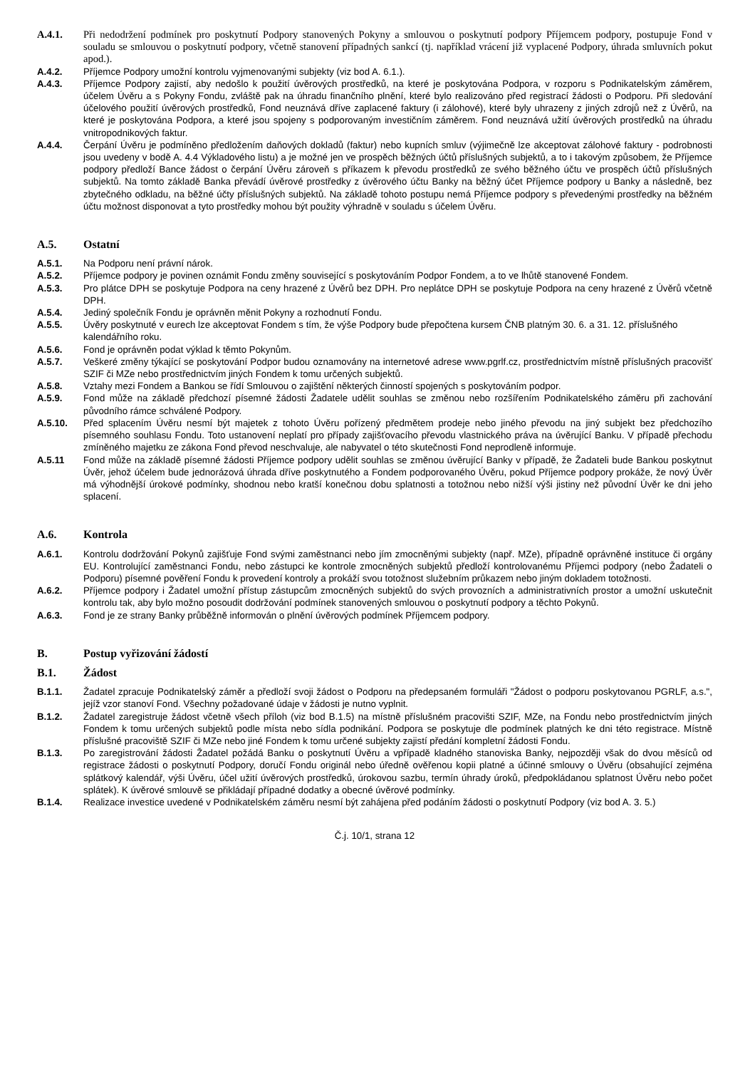A.4.1. Při nedodržení podmínek pro poskytnutí Podpory stanovených Pokyny a smlouvou o poskytnutí podpory Příjemcem podpory, postupuje Fond v souladu se smlouvou o poskytnutí podpory, včetně stanovení případných sankcí (tj. například vrácení již vyplacené Podpory, úhrada smluvních pokut apod.).
A.4.2. Příjemce Podpory umožní kontrolu vyjmenovanými subjekty (viz bod A. 6.1.).
A.4.3. Příjemce Podpory zajistí, aby nedošlo k použití úvěrových prostředků, na které je poskytována Podpora, v rozporu s Podnikatelským záměrem, účelem Úvěru a s Pokyny Fondu, zvláště pak na úhradu finančního plnění, které bylo realizováno před registrací žádosti o Podporu. Při sledování účelového použití úvěrových prostředků, Fond neuznává dříve zaplacené faktury (i zálohové), které byly uhrazeny z jiných zdrojů než z Úvěrů, na které je poskytována Podpora, a které jsou spojeny s podporovaným investičním záměrem. Fond neuznává užití úvěrových prostředků na úhradu vnitropodnikových faktur.
A.4.4. Čerpání Úvěru je podmíněno předložením daňových dokladů (faktur) nebo kupních smluv (výjimečně lze akceptovat zálohové faktury - podrobnosti jsou uvedeny v bodě A. 4.4 Výkladového listu) a je možné jen ve prospěch běžných účtů příslušných subjektů, a to i takovým způsobem, že Příjemce podpory předloží Bance žádost o čerpání Úvěru zároveň s příkazem k převodu prostředků ze svého běžného účtu ve prospěch účtů příslušných subjektů. Na tomto základě Banka převádí úvěrové prostředky z úvěrového účtu Banky na běžný účet Příjemce podpory u Banky a následně, bez zbytečného odkladu, na běžné účty příslušných subjektů. Na základě tohoto postupu nemá Příjemce podpory s převedenými prostředky na běžném účtu možnost disponovat a tyto prostředky mohou být použity výhradně v souladu s účelem Úvěru.
A.5. Ostatní
A.5.1. Na Podporu není právní nárok.
A.5.2. Příjemce podpory je povinen oznámit Fondu změny související s poskytováním Podpor Fondem, a to ve lhůtě stanovené Fondem.
A.5.3. Pro plátce DPH se poskytuje Podpora na ceny hrazené z Úvěrů bez DPH. Pro neplátce DPH se poskytuje Podpora na ceny hrazené z Úvěrů včetně DPH.
A.5.4. Jediný společník Fondu je oprávněn měnit Pokyny a rozhodnutí Fondu.
A.5.5. Úvěry poskytnuté v eurech lze akceptovat Fondem s tím, že výše Podpory bude přepočtena kursem ČNB platným 30. 6. a 31. 12. příslušného kalendářního roku.
A.5.6. Fond je oprávněn podat výklad k těmto Pokynům.
A.5.7. Veškeré změny týkající se poskytování Podpor budou oznamovány na internetové adrese www.pgrlf.cz, prostřednictvím místně příslušných pracovišť SZIF či MZe nebo prostřednictvím jiných Fondem k tomu určených subjektů.
A.5.8. Vztahy mezi Fondem a Bankou se řídí Smlouvou o zajištění některých činností spojených s poskytováním podpor.
A.5.9. Fond může na základě předchozí písemné žádosti Žadatele udělit souhlas se změnou nebo rozšířením Podnikatelského záměru při zachování původního rámce schválené Podpory.
A.5.10. Před splacením Úvěru nesmí být majetek z tohoto Úvěru pořízený předmětem prodeje nebo jiného převodu na jiný subjekt bez předchozího písemného souhlasu Fondu. Toto ustanovení neplatí pro případy zajišťovacího převodu vlastnického práva na úvěrující Banku. V případě přechodu zmíněného majetku ze zákona Fond převod neschvaluje, ale nabyvatel o této skutečnosti Fond neprodleně informuje.
A.5.11 Fond může na základě písemné žádosti Příjemce podpory udělit souhlas se změnou úvěrující Banky v případě, že Žadateli bude Bankou poskytnut Úvěr, jehož účelem bude jednorázová úhrada dříve poskytnutého a Fondem podporovaného Úvěru, pokud Příjemce podpory prokáže, že nový Úvěr má výhodnější úrokové podmínky, shodnou nebo kratší konečnou dobu splatnosti a totožnou nebo nižší výši jistiny než původní Úvěr ke dni jeho splacení.
A.6. Kontrola
A.6.1. Kontrolu dodržování Pokynů zajišťuje Fond svými zaměstnanci nebo jím zmocněnými subjekty (např. MZe), případně oprávněné instituce či orgány EU. Kontrolující zaměstnanci Fondu, nebo zástupci ke kontrole zmocněných subjektů předloží kontrolovanému Příjemci podpory (nebo Žadateli o Podporu) písemné pověření Fondu k provedení kontroly a prokáží svou totožnost služebním průkazem nebo jiným dokladem totožnosti.
A.6.2. Příjemce podpory i Žadatel umožní přístup zástupcům zmocněných subjektů do svých provozních a administrativních prostor a umožní uskutečnit kontrolu tak, aby bylo možno posoudit dodržování podmínek stanovených smlouvou o poskytnutí podpory a těchto Pokynů.
A.6.3. Fond je ze strany Banky průběžně informován o plnění úvěrových podmínek Příjemcem podpory.
B. Postup vyřizování žádostí
B.1. Žádost
B.1.1. Žadatel zpracuje Podnikatelský záměr a předloží svoji žádost o Podporu na předepsaném formuláři "Žádost o podporu poskytovanou PGRLF, a.s.", jejíž vzor stanoví Fond. Všechny požadované údaje v žádosti je nutno vyplnit.
B.1.2. Žadatel zaregistruje žádost včetně všech příloh (viz bod B.1.5) na místně příslušném pracovišti SZIF, MZe, na Fondu nebo prostřednictvím jiných Fondem k tomu určených subjektů podle místa nebo sídla podnikání. Podpora se poskytuje dle podmínek platných ke dni této registrace. Místně příslušné pracoviště SZIF či MZe nebo jiné Fondem k tomu určené subjekty zajistí předání kompletní žádosti Fondu.
B.1.3. Po zaregistrování žádosti Žadatel požádá Banku o poskytnutí Úvěru a vpřípadě kladného stanoviska Banky, nejpozději však do dvou měsíců od registrace žádosti o poskytnutí Podpory, doručí Fondu originál nebo úředně ověřenou kopii platné a účinné smlouvy o Úvěru (obsahující zejména splátkový kalendář, výši Úvěru, účel užití úvěrových prostředků, úrokovou sazbu, termín úhrady úroků, předpokládanou splatnost Úvěru nebo počet splátek). K úvěrové smlouvě se přikládají případné dodatky a obecné úvěrové podmínky.
B.1.4. Realizace investice uvedené v Podnikatelském záměru nesmí být zahájena před podáním žádosti o poskytnutí Podpory (viz bod A. 3. 5.)
Č.j. 10/1, strana 12